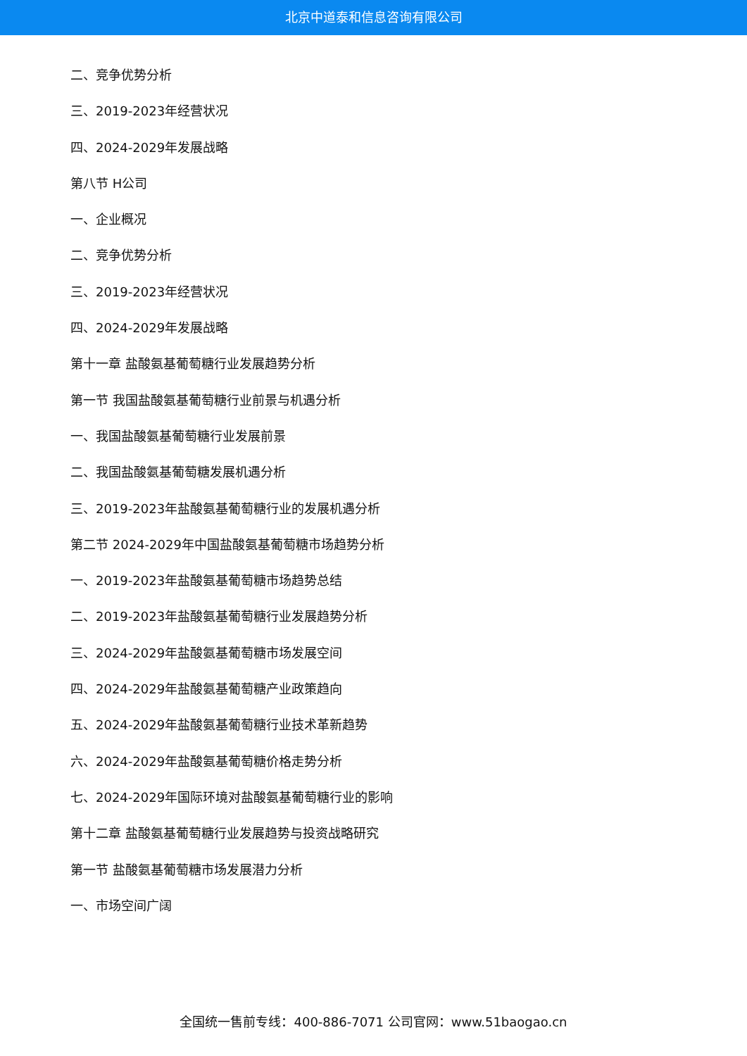北京中道泰和信息咨询有限公司
二、竞争优势分析
三、2019-2023年经营状况
四、2024-2029年发展战略
第八节 H公司
一、企业概况
二、竞争优势分析
三、2019-2023年经营状况
四、2024-2029年发展战略
第十一章 盐酸氨基葡萄糖行业发展趋势分析
第一节 我国盐酸氨基葡萄糖行业前景与机遇分析
一、我国盐酸氨基葡萄糖行业发展前景
二、我国盐酸氨基葡萄糖发展机遇分析
三、2019-2023年盐酸氨基葡萄糖行业的发展机遇分析
第二节 2024-2029年中国盐酸氨基葡萄糖市场趋势分析
一、2019-2023年盐酸氨基葡萄糖市场趋势总结
二、2019-2023年盐酸氨基葡萄糖行业发展趋势分析
三、2024-2029年盐酸氨基葡萄糖市场发展空间
四、2024-2029年盐酸氨基葡萄糖产业政策趋向
五、2024-2029年盐酸氨基葡萄糖行业技术革新趋势
六、2024-2029年盐酸氨基葡萄糖价格走势分析
七、2024-2029年国际环境对盐酸氨基葡萄糖行业的影响
第十二章 盐酸氨基葡萄糖行业发展趋势与投资战略研究
第一节 盐酸氨基葡萄糖市场发展潜力分析
一、市场空间广阔
全国统一售前专线：400-886-7071 公司官网：www.51baogao.cn